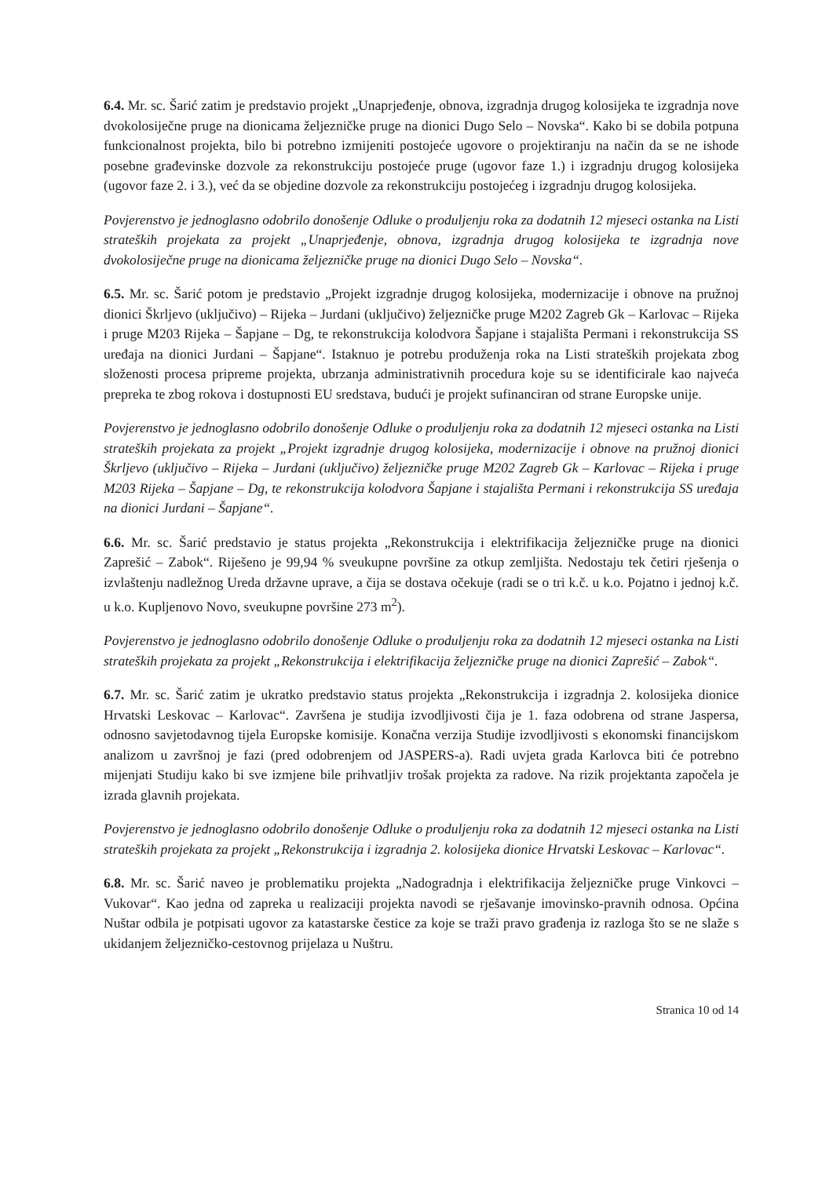6.4. Mr. sc. Šarić zatim je predstavio projekt „Unaprjeđenje, obnova, izgradnja drugog kolosijeka te izgradnja nove dvokolosiječne pruge na dionicama željezničke pruge na dionici Dugo Selo – Novska“. Kako bi se dobila potpuna funkcionalnost projekta, bilo bi potrebno izmijeniti postojeće ugovore o projektiranju na način da se ne ishode posebne građevinske dozvole za rekonstrukciju postojeće pruge (ugovor faze 1.) i izgradnju drugog kolosijeka (ugovor faze 2. i 3.), već da se objedine dozvole za rekonstrukciju postojećeg i izgradnju drugog kolosijeka.
Povjerenstvo je jednoglasno odobrilo donošenje Odluke o produljenju roka za dodatnih 12 mjeseci ostanka na Listi strateških projekata za projekt „Unaprjeđenje, obnova, izgradnja drugog kolosijeka te izgradnja nove dvokolosiječne pruge na dionicama željezničke pruge na dionici Dugo Selo – Novska“.
6.5. Mr. sc. Šarić potom je predstavio „Projekt izgradnje drugog kolosijeka, modernizacije i obnove na pružnoj dionici Škrljevo (uključivo) – Rijeka – Jurdani (uključivo) željezničke pruge M202 Zagreb Gk – Karlovac – Rijeka i pruge M203 Rijeka – Šapjane – Dg, te rekonstrukcija kolodvora Šapjane i stajališta Permani i rekonstrukcija SS uređaja na dionici Jurdani – Šapjane“. Istaknuo je potrebu produženja roka na Listi strateških projekata zbog složenosti procesa pripreme projekta, ubrzanja administrativnih procedura koje su se identificirale kao najveća prepreka te zbog rokova i dostupnosti EU sredstava, budući je projekt sufinanciran od strane Europske unije.
Povjerenstvo je jednoglasno odobrilo donošenje Odluke o produljenju roka za dodatnih 12 mjeseci ostanka na Listi strateških projekata za projekt „Projekt izgradnje drugog kolosijeka, modernizacije i obnove na pružnoj dionici Škrljevo (uključivo – Rijeka – Jurdani (uključivo) željezničke pruge M202 Zagreb Gk – Karlovac – Rijeka i pruge M203 Rijeka – Šapjane – Dg, te rekonstrukcija kolodvora Šapjane i stajališta Permani i rekonstrukcija SS uređaja na dionici Jurdani – Šapjane“.
6.6. Mr. sc. Šarić predstavio je status projekta „Rekonstrukcija i elektrifikacija željezničke pruge na dionici Zaprešić – Zabok“. Riješeno je 99,94 % sveukupne površine za otkup zemljišta. Nedostaju tek četiri rješenja o izvlaštenju nadležnog Ureda državne uprave, a čija se dostava očekuje (radi se o tri k.č. u k.o. Pojatno i jednoj k.č. u k.o. Kupljenovo Novo, sveukupne površine 273 m<sup>2</sup>).
Povjerenstvo je jednoglasno odobrilo donošenje Odluke o produljenju roka za dodatnih 12 mjeseci ostanka na Listi strateških projekata za projekt „Rekonstrukcija i elektrifikacija željezničke pruge na dionici Zaprešić – Zabok“.
6.7. Mr. sc. Šarić zatim je ukratko predstavio status projekta „Rekonstrukcija i izgradnja 2. kolosijeka dionice Hrvatski Leskovac – Karlovac“. Završena je studija izvodljivosti čija je 1. faza odobrena od strane Jaspersa, odnosno savjetodavnog tijela Europske komisije. Konačna verzija Studije izvodljivosti s ekonomski financijskom analizom u završnoj je fazi (pred odobrenjem od JASPERS-a). Radi uvjeta grada Karlovca biti će potrebno mijenjati Studiju kako bi sve izmjene bile prihvatljiv trošak projekta za radove. Na rizik projektanta započela je izrada glavnih projekata.
Povjerenstvo je jednoglasno odobrilo donošenje Odluke o produljenju roka za dodatnih 12 mjeseci ostanka na Listi strateških projekata za projekt „Rekonstrukcija i izgradnja 2. kolosijeka dionice Hrvatski Leskovac – Karlovac“.
6.8. Mr. sc. Šarić naveo je problematiku projekta „Nadogradnja i elektrifikacija željezničke pruge Vinkovci – Vukovar“. Kao jedna od zapreka u realizaciji projekta navodi se rješavanje imovinsko-pravnih odnosa. Općina Nuštar odbila je potpisati ugovor za katastarske čestice za koje se traži pravo građenja iz razloga što se ne slaže s ukidanjem željezničko-cestovnog prijelaza u Nuštru.
Stranica 10 od 14